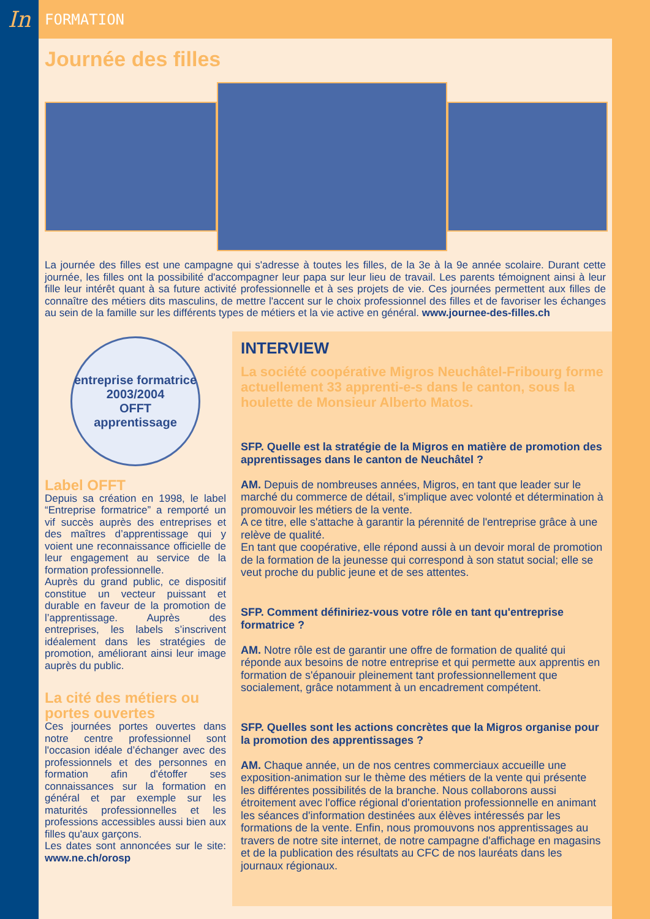In FORMATION
Journée des filles
La journée des filles est une campagne qui s'adresse à toutes les filles, de la 3e à la 9e année scolaire. Durant cette journée, les filles ont la possibilité d'accompagner leur papa sur leur lieu de travail. Les parents témoignent ainsi à leur fille leur intérêt quant à sa future activité professionnelle et à ses projets de vie. Ces journées permettent aux filles de connaître des métiers dits masculins, de mettre l'accent sur le choix professionnel des filles et de favoriser les échanges au sein de la famille sur les différents types de métiers et la vie active en général. www.journee-des-filles.ch
entreprise formatrice
2003/2004
OFFT
apprentissage
Label OFFT
Depuis sa création en 1998, le label “Entreprise formatrice” a remporté un vif succès auprès des entreprises et des maîtres d’apprentissage qui y voient une reconnaissance officielle de leur engagement au service de la formation professionnelle.
Auprès du grand public, ce dispositif constitue un vecteur puissant et durable en faveur de la promotion de l’apprentissage. Auprès des entreprises, les labels s’inscrivent idéalement dans les stratégies de promotion, améliorant ainsi leur image auprès du public.
La cité des métiers ou portes ouvertes
Ces journées portes ouvertes dans notre centre professionnel sont l'occasion idéale d’échanger avec des professionnels et des personnes en formation afin d'étoffer ses connaissances sur la formation en général et par exemple sur les maturités professionnelles et les professions accessibles aussi bien aux filles qu'aux garçons.
Les dates sont annoncées sur le site: www.ne.ch/orosp
INTERVIEW
La société coopérative Migros Neuchâtel-Fribourg forme actuellement 33 apprenti-e-s dans le canton, sous la houlette de Monsieur Alberto Matos.
SFP. Quelle est la stratégie de la Migros en matière de promotion des apprentissages dans le canton de Neuchâtel ?
AM. Depuis de nombreuses années, Migros, en tant que leader sur le marché du commerce de détail, s'implique avec volonté et détermination à promouvoir les métiers de la vente.
A ce titre, elle s'attache à garantir la pérennité de l'entreprise grâce à une relève de qualité.
En tant que coopérative, elle répond aussi à un devoir moral de promotion de la formation de la jeunesse qui correspond à son statut social; elle se veut proche du public jeune et de ses attentes.
SFP. Comment définiriez-vous votre rôle en tant qu'entreprise formatrice ?
AM. Notre rôle est de garantir une offre de formation de qualité qui réponde aux besoins de notre entreprise et qui permette aux apprentis en formation de s'épanouir pleinement tant professionnellement que socialement, grâce notamment à un encadrement compétent.
SFP. Quelles sont les actions concrètes que la Migros organise pour la promotion des apprentissages ?
AM. Chaque année, un de nos centres commerciaux accueille une exposition-animation sur le thème des métiers de la vente qui présente les différentes possibilités de la branche. Nous collaborons aussi étroitement avec l'office régional d'orientation professionnelle en animant les séances d'information destinées aux élèves intéressés par les formations de la vente. Enfin, nous promouvons nos apprentissages au travers de notre site internet, de notre campagne d'affichage en magasins et de la publication des résultats au CFC de nos lauréats dans les journaux régionaux.